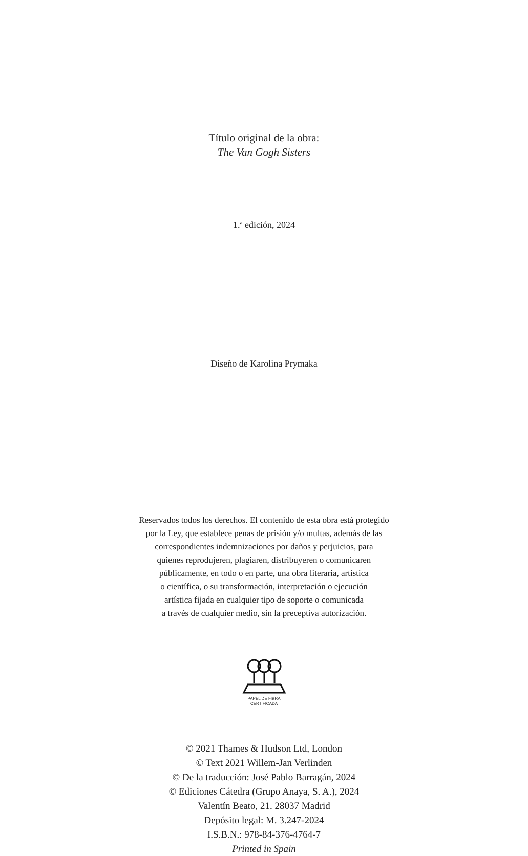Título original de la obra:
The Van Gogh Sisters
1.ª edición, 2024
Diseño de Karolina Prymaka
Reservados todos los derechos. El contenido de esta obra está protegido
por la Ley, que establece penas de prisión y/o multas, además de las
correspondientes indemnizaciones por daños y perjuicios, para
quienes reprodujeren, plagiaren, distribuyeren o comunicaren
públicamente, en todo o en parte, una obra literaria, artística
o científica, o su transformación, interpretación o ejecución
artística fijada en cualquier tipo de soporte o comunicada
a través de cualquier medio, sin la preceptiva autorización.
PAPEL DE FIBRA
CERTIFICADA
© 2021 Thames & Hudson Ltd, London
© Text 2021 Willem-Jan Verlinden
© De la traducción: José Pablo Barragán, 2024
© Ediciones Cátedra (Grupo Anaya, S. A.), 2024
Valentín Beato, 21. 28037 Madrid
Depósito legal: M. 3.247-2024
I.S.B.N.: 978-84-376-4764-7
Printed in Spain